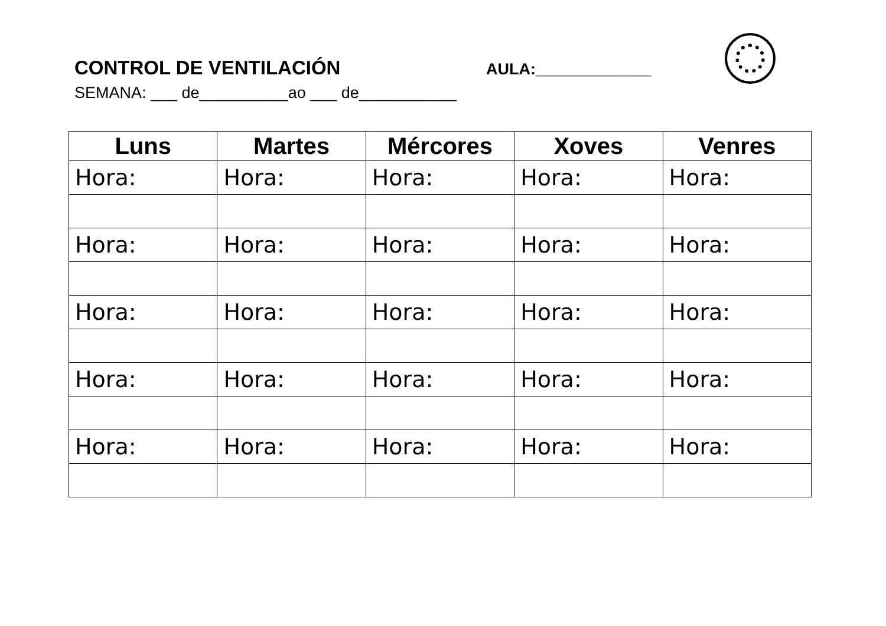CONTROL DE VENTILACIÓN
AULA:_____________
SEMANA: ___ de__________ao ___ de___________
| Luns | Martes | Mércores | Xoves | Venres |
| --- | --- | --- | --- | --- |
| Hora: | Hora: | Hora: | Hora: | Hora: |
| Hora: | Hora: | Hora: | Hora: | Hora: |
| Hora: | Hora: | Hora: | Hora: | Hora: |
| Hora: | Hora: | Hora: | Hora: | Hora: |
| Hora: | Hora: | Hora: | Hora: | Hora: |